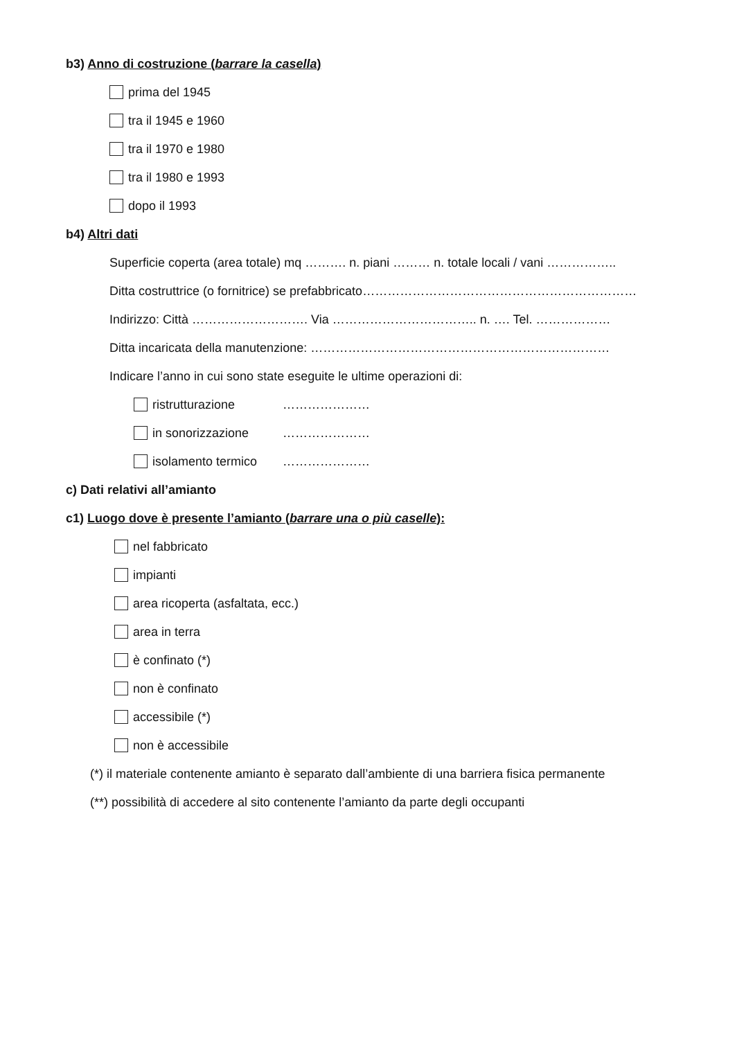b3) Anno di costruzione (barrare la casella)
prima del 1945
tra il 1945 e 1960
tra il 1970 e 1980
tra il 1980 e 1993
dopo il 1993
b4) Altri dati
Superficie coperta (area totale) mq ………. n. piani ……… n. totale locali / vani ……………..
Ditta costruttrice (o fornitrice) se prefabbricato…………………………………………………………
Indirizzo: Città ………………………. Via …………………………….. n. …. Tel. ………………
Ditta incaricata della manutenzione: ………………………………………………………………
Indicare l’anno in cui sono state eseguite le ultime operazioni di:
ristrutturazione …………………
in sonorizzazione …………………
isolamento termico …………………
c) Dati relativi all’amianto
c1) Luogo dove è presente l’amianto (barrare una o più caselle):
nel fabbricato
impianti
area ricoperta (asfaltata, ecc.)
area in terra
è confinato (*)
non è confinato
accessibile (*)
non è accessibile
(*) il materiale contenente amianto è separato dall’ambiente di una barriera fisica permanente
(**) possibilità di accedere al sito contenente l’amianto da parte degli occupanti